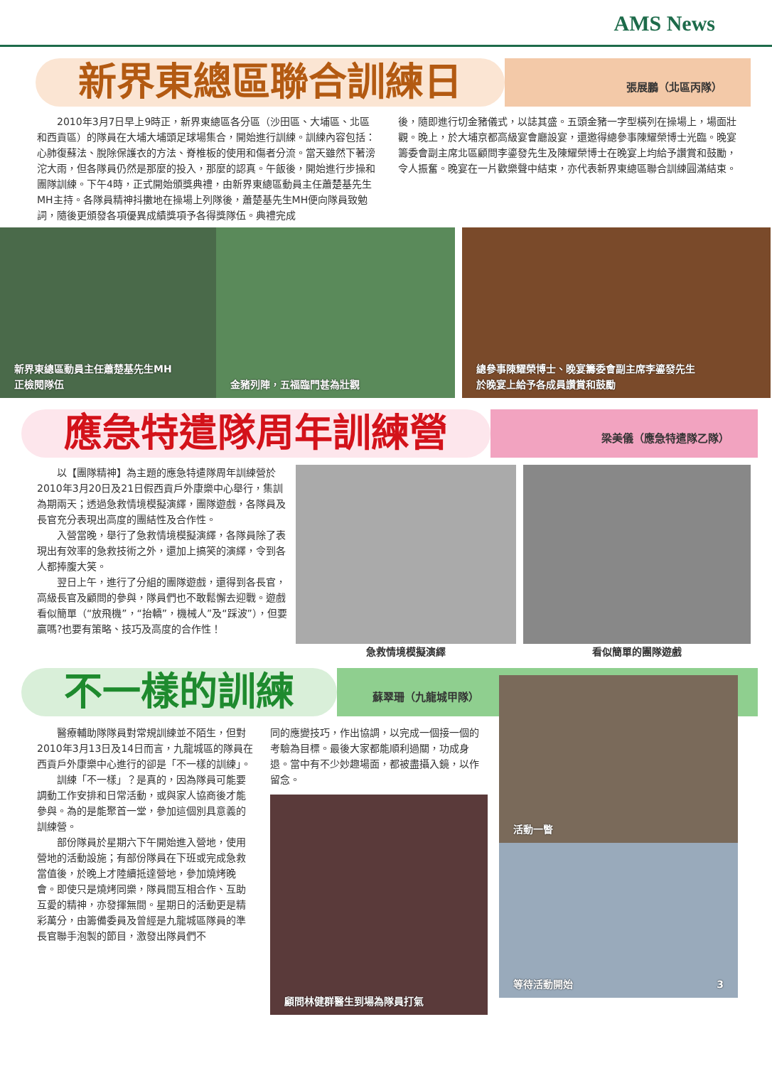AMS News
新界東總區聯合訓練日
張展鵬（北區丙隊）
2010年3月7日早上9時正，新界東總區各分區（沙田區、大埔區、北區和西貢區）的隊員在大埔大埔頭足球場集合，開始進行訓練。訓練內容包括：心肺復蘇法、脫除保護衣的方法、脊椎板的使用和傷者分流。當天雖然下著滂沱大雨，但各隊員仍然是那麼的投入，那麼的認真。午飯後，開始進行步操和團隊訓練。下午4時，正式開始頒獎典禮，由新界東總區動員主任蕭楚基先生MH主持。各隊員精神抖擻地在操場上列隊後，蕭楚基先生MH便向隊員致勉詞，隨後更頒發各項優異成績獎項予各得獎隊伍。典禮完成
後，隨即進行切金豬儀式，以誌其盛。五頭金豬一字型橫列在操場上，場面壯觀。晚上，於大埔京都高級宴會廳設宴，還邀得總參事陳耀榮博士光臨。晚宴籌委會副主席北區顧問李鎏發先生及陳耀榮博士在晚宴上均給予讚賞和鼓勵，令人振奮。晚宴在一片歡樂聲中結束，亦代表新界東總區聯合訓練圓滿結束。
新界東總區動員主任蕭楚基先生MH
正檢閱隊伍
金豬列陣，五福臨門甚為壯觀 總參事陳耀榮博士、晚宴籌委會副主席李鎏發先生
於晚宴上給予各成員讚賞和鼓勵
應急特遣隊周年訓練營
梁美儀（應急特遣隊乙隊）
以【團隊精神】為主題的應急特遣隊周年訓練營於2010年3月20日及21日假西貢戶外康樂中心舉行，集訓為期兩天；透過急救情境模擬演繹，團隊遊戲，各隊員及長官充分表現出高度的團結性及合作性。
入營當晚，舉行了急救情境模擬演繹，各隊員除了表現出有效率的急救技術之外，還加上搞笑的演繹，令到各人都捧腹大笑。
翌日上午，進行了分組的團隊遊戲，還得到各長官，高級長官及顧問的參與，隊員們也不敢鬆懈去迎戰。遊戲看似簡單（“放飛機”，“抬轎”，機械人”及“踩波”），但要贏嗎?也要有策略、技巧及高度的合作性！
急救情境模擬演繹 看似簡單的團隊遊戲
不一樣的訓練
蘇翠珊（九龍城甲隊）
醫療輔助隊隊員對常規訓練並不陌生，但對2010年3月13日及14日而言，九龍城區的隊員在西貢戶外康樂中心進行的卻是「不一樣的訓練」。
訓練「不一樣」？是真的，因為隊員可能要調動工作安排和日常活動，或與家人協商後才能參與。為的是能聚首一堂，參加這個別具意義的訓練營。
部份隊員於星期六下午開始進入營地，使用營地的活動設施；有部份隊員在下班或完成急救當值後，於晚上才陸續抵達營地，參加燒烤晚會。即使只是燒烤同樂，隊員間互相合作、互助互愛的精神，亦發揮無間。星期日的活動更是精彩萬分，由籌備委員及曾經是九龍城區隊員的準長官聯手泡製的節目，激發出隊員們不
同的應變技巧，作出協調，以完成一個接一個的考驗為目標。最後大家都能順利過關，功成身退。當中有不少妙趣場面，都被盡攝入鏡，以作留念。
顧問林健群醫生到場為隊員打氣
活動一瞥
等待活動開始 3